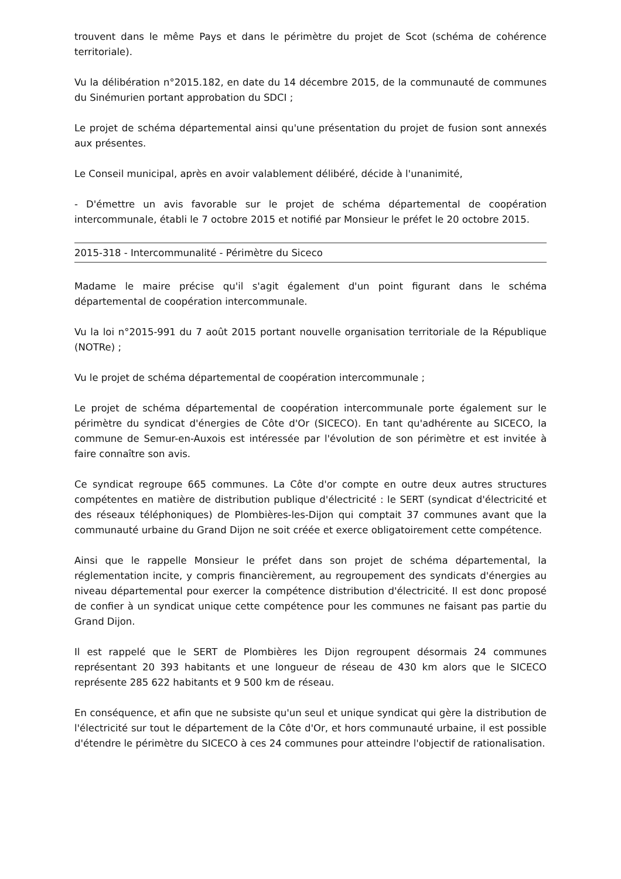trouvent dans le même Pays et dans le périmètre du projet de Scot (schéma de cohérence territoriale).
Vu la délibération n°2015.182, en date du 14 décembre 2015, de la communauté de communes du Sinémurien portant approbation du SDCI ;
Le projet de schéma départemental ainsi qu'une présentation du projet de fusion sont annexés aux présentes.
Le Conseil municipal, après en avoir valablement délibéré, décide à l'unanimité,
- D'émettre un avis favorable sur le projet de schéma départemental de coopération intercommunale, établi le 7 octobre 2015 et notifié par Monsieur le préfet le 20 octobre 2015.
2015-318 - Intercommunalité - Périmètre du Siceco
Madame le maire précise qu'il s'agit également d'un point figurant dans le schéma départemental de coopération intercommunale.
Vu la loi n°2015-991 du 7 août 2015 portant nouvelle organisation territoriale de la République (NOTRe) ;
Vu le projet de schéma départemental de coopération intercommunale ;
Le projet de schéma départemental de coopération intercommunale porte également sur le périmètre du syndicat d'énergies de Côte d'Or (SICECO). En tant qu'adhérente au SICECO, la commune de Semur-en-Auxois est intéressée par l'évolution de son périmètre et est invitée à faire connaître son avis.
Ce syndicat regroupe 665 communes. La Côte d'or compte en outre deux autres structures compétentes en matière de distribution publique d'électricité : le SERT (syndicat d'électricité et des réseaux téléphoniques) de Plombières-les-Dijon qui comptait 37 communes avant que la communauté urbaine du Grand Dijon ne soit créée et exerce obligatoirement cette compétence.
Ainsi que le rappelle Monsieur le préfet dans son projet de schéma départemental, la réglementation incite, y compris financièrement, au regroupement des syndicats d'énergies au niveau départemental pour exercer la compétence distribution d'électricité. Il est donc proposé de confier à un syndicat unique cette compétence pour les communes ne faisant pas partie du Grand Dijon.
Il est rappelé que le SERT de Plombières les Dijon regroupent désormais 24 communes représentant 20 393 habitants et une longueur de réseau de 430 km alors que le SICECO représente 285 622 habitants et 9 500 km de réseau.
En conséquence, et afin que ne subsiste qu'un seul et unique syndicat qui gère la distribution de l'électricité sur tout le département de la Côte d'Or, et hors communauté urbaine, il est possible d'étendre le périmètre du SICECO à ces 24 communes pour atteindre l'objectif de rationalisation.